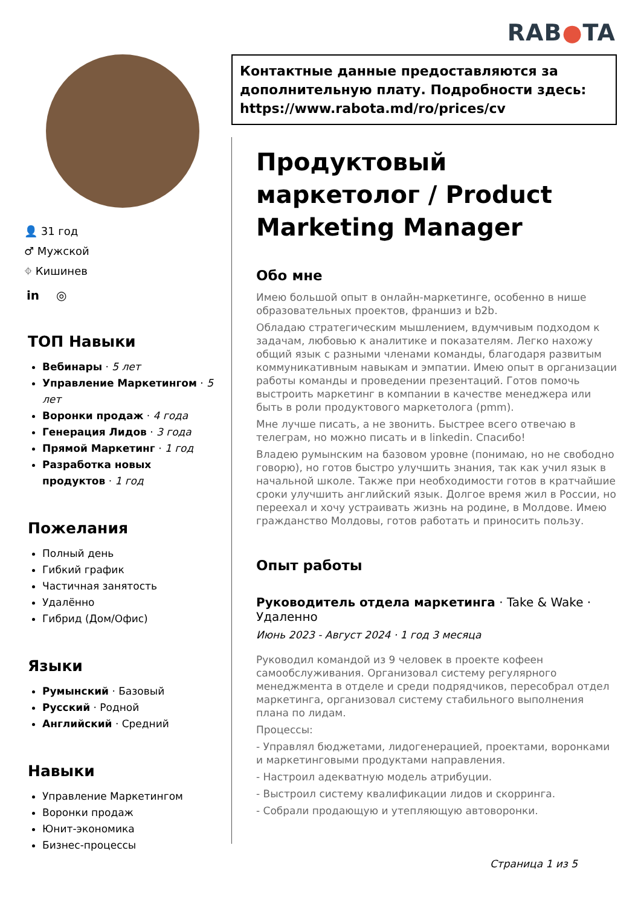RAB●TA
👤 31 год
♂ Мужской
⌖ Кишинев
in ◎
ТОП Навыки
Вебинары · 5 лет
Управление Маркетингом · 5 лет
Воронки продаж · 4 года
Генерация Лидов · 3 года
Прямой Маркетинг · 1 год
Разработка новых продуктов · 1 год
Пожелания
Полный день
Гибкий график
Частичная занятость
Удалённо
Гибрид (Дом/Офис)
Языки
Румынский · Базовый
Русский · Родной
Английский · Средний
Навыки
Управление Маркетингом
Воронки продаж
Юнит-экономика
Бизнес-процессы
Контактные данные предоставляются за дополнительную плату. Подробности здесь: https://www.rabota.md/ro/prices/cv
Продуктовый маркетолог / Product Marketing Manager
Обо мне
Имею большой опыт в онлайн-маркетинге, особенно в нише образовательных проектов, франшиз и b2b.
Обладаю стратегическим мышлением, вдумчивым подходом к задачам, любовью к аналитике и показателям. Легко нахожу общий язык с разными членами команды, благодаря развитым коммуникативным навыкам и эмпатии. Имею опыт в организации работы команды и проведении презентаций. Готов помочь выстроить маркетинг в компании в качестве менеджера или быть в роли продуктового маркетолога (pmm).
Мне лучше писать, а не звонить. Быстрее всего отвечаю в телеграм, но можно писать и в linkedin. Спасибо!
Владею румынским на базовом уровне (понимаю, но не свободно говорю), но готов быстро улучшить знания, так как учил язык в начальной школе. Также при необходимости готов в кратчайшие сроки улучшить английский язык. Долгое время жил в России, но переехал и хочу устраивать жизнь на родине, в Молдове. Имею гражданство Молдовы, готов работать и приносить пользу.
Опыт работы
Руководитель отдела маркетинга · Take & Wake · Удаленно
Июнь 2023 - Август 2024 · 1 год 3 месяца
Руководил командой из 9 человек в проекте кофеен самообслуживания. Организовал систему регулярного менеджмента в отделе и среди подрядчиков, пересобрал отдел маркетинга, организовал систему стабильного выполнения плана по лидам.
Процессы:
- Управлял бюджетами, лидогенерацией, проектами, воронками и маркетинговыми продуктами направления.
- Настроил адекватную модель атрибуции.
- Выстроил систему квалификации лидов и скорринга.
- Собрали продающую и утепляющую автоворонки.
Страница 1 из 5